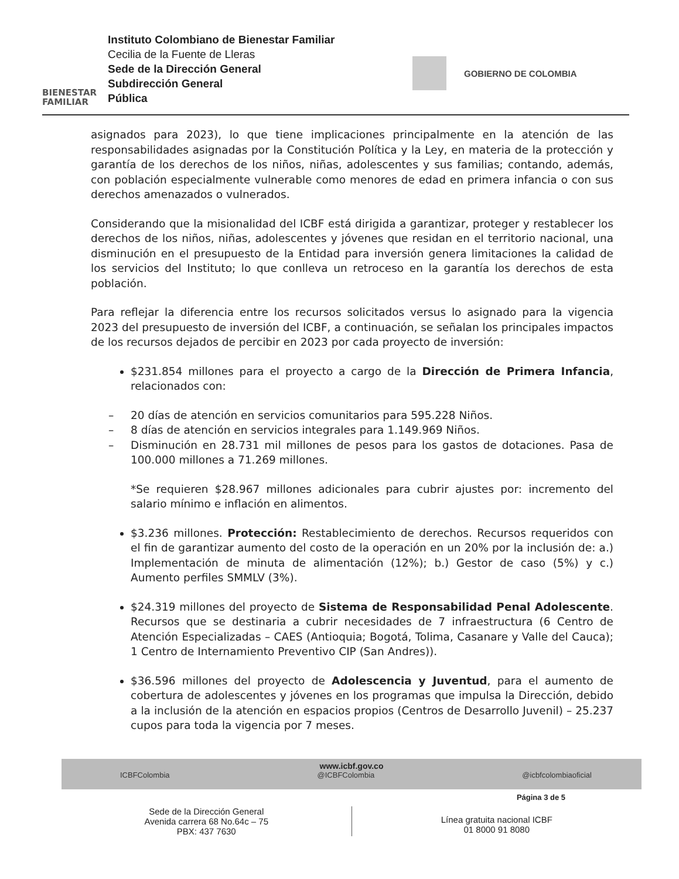BIENESTAR
FAMILIAR
Instituto Colombiano de Bienestar Familiar
Cecilia de la Fuente de Lleras
Sede de la Dirección General
Subdirección General
Pública
GOBIERNO DE COLOMBIA
asignados para 2023), lo que tiene implicaciones principalmente en la atención de las responsabilidades asignadas por la Constitución Política y la Ley, en materia de la protección y garantía de los derechos de los niños, niñas, adolescentes y sus familias; contando, además, con población especialmente vulnerable como menores de edad en primera infancia o con sus derechos amenazados o vulnerados.
Considerando que la misionalidad del ICBF está dirigida a garantizar, proteger y restablecer los derechos de los niños, niñas, adolescentes y jóvenes que residan en el territorio nacional, una disminución en el presupuesto de la Entidad para inversión genera limitaciones la calidad de los servicios del Instituto; lo que conlleva un retroceso en la garantía los derechos de esta población.
Para reflejar la diferencia entre los recursos solicitados versus lo asignado para la vigencia 2023 del presupuesto de inversión del ICBF, a continuación, se señalan los principales impactos de los recursos dejados de percibir en 2023 por cada proyecto de inversión:
$231.854 millones para el proyecto a cargo de la Dirección de Primera Infancia, relacionados con:
– 20 días de atención en servicios comunitarios para 595.228 Niños.
– 8 días de atención en servicios integrales para 1.149.969 Niños.
– Disminución en 28.731 mil millones de pesos para los gastos de dotaciones. Pasa de 100.000 millones a 71.269 millones.
*Se requieren $28.967 millones adicionales para cubrir ajustes por: incremento del salario mínimo e inflación en alimentos.
$3.236 millones. Protección: Restablecimiento de derechos. Recursos requeridos con el fin de garantizar aumento del costo de la operación en un 20% por la inclusión de: a.) Implementación de minuta de alimentación (12%); b.) Gestor de caso (5%) y c.) Aumento perfiles SMMLV (3%).
$24.319 millones del proyecto de Sistema de Responsabilidad Penal Adolescente. Recursos que se destinaria a cubrir necesidades de 7 infraestructura (6 Centro de Atención Especializadas – CAES (Antioquia; Bogotá, Tolima, Casanare y Valle del Cauca); 1 Centro de Internamiento Preventivo CIP (San Andres)).
$36.596 millones del proyecto de Adolescencia y Juventud, para el aumento de cobertura de adolescentes y jóvenes en los programas que impulsa la Dirección, debido a la inclusión de la atención en espacios propios (Centros de Desarrollo Juvenil) – 25.237 cupos para toda la vigencia por 7 meses.
www.icbf.gov.co
ICBFColombia @ICBFColombia @icbfcolombiaoficial
Página 3 de 5
Sede de la Dirección General
Avenida carrera 68 No.64c – 75
PBX: 437 7630
Línea gratuita nacional ICBF
01 8000 91 8080